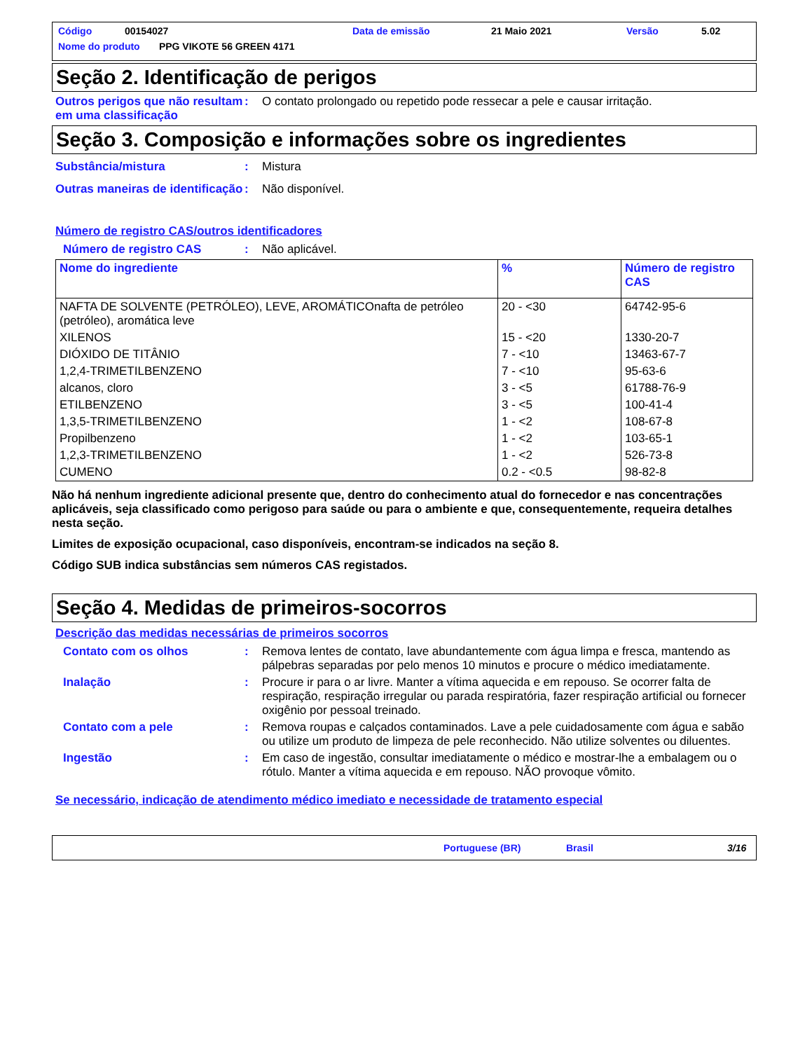Código 00154027 Data de emissão 21 Maio 2021 Versão 5.02
Nome do produto PPG VIKOTE 56 GREEN 4171
Seção 2. Identificação de perigos
Outros perigos que não resultam em uma classificação
: O contato prolongado ou repetido pode ressecar a pele e causar irritação.
Seção 3. Composição e informações sobre os ingredientes
Substância/mistura : Mistura
Outras maneiras de identificação
: Não disponível.
Número de registro CAS/outros identificadores
Número de registro CAS : Não aplicável.
| Nome do ingrediente | % | Número de registro CAS |
| --- | --- | --- |
| NAFTA DE SOLVENTE (PETRÓLEO), LEVE, AROMÁTICOnafta de petróleo (petróleo), aromática leve | 20 - <30 | 64742-95-6 |
| XILENOS | 15 - <20 | 1330-20-7 |
| DIÓXIDO DE TITÂNIO | 7 - <10 | 13463-67-7 |
| 1,2,4-TRIMETILBENZENO | 7 - <10 | 95-63-6 |
| alcanos, cloro | 3 - <5 | 61788-76-9 |
| ETILBENZENO | 3 - <5 | 100-41-4 |
| 1,3,5-TRIMETILBENZENO | 1 - <2 | 108-67-8 |
| Propilbenzeno | 1 - <2 | 103-65-1 |
| 1,2,3-TRIMETILBENZENO | 1 - <2 | 526-73-8 |
| CUMENO | 0.2 - <0.5 | 98-82-8 |
Não há nenhum ingrediente adicional presente que, dentro do conhecimento atual do fornecedor e nas concentrações aplicáveis, seja classificado como perigoso para saúde ou para o ambiente e que, consequentemente, requeira detalhes nesta seção.
Limites de exposição ocupacional, caso disponíveis, encontram-se indicados na seção 8.
Código SUB indica substâncias sem números CAS registados.
Seção 4. Medidas de primeiros-socorros
Descrição das medidas necessárias de primeiros socorros
Contato com os olhos : Remova lentes de contato, lave abundantemente com água limpa e fresca, mantendo as pálpebras separadas por pelo menos 10 minutos e procure o médico imediatamente.
Inalação : Procure ir para o ar livre. Manter a vítima aquecida e em repouso. Se ocorrer falta de respiração, respiração irregular ou parada respiratória, fazer respiração artificial ou fornecer oxigênio por pessoal treinado.
Contato com a pele : Remova roupas e calçados contaminados. Lave a pele cuidadosamente com água e sabão ou utilize um produto de limpeza de pele reconhecido. Não utilize solventes ou diluentes.
Ingestão : Em caso de ingestão, consultar imediatamente o médico e mostrar-lhe a embalagem ou o rótulo. Manter a vítima aquecida e em repouso. NÃO provoque vômito.
Se necessário, indicação de atendimento médico imediato e necessidade de tratamento especial
Portuguese (BR) Brasil 3/16